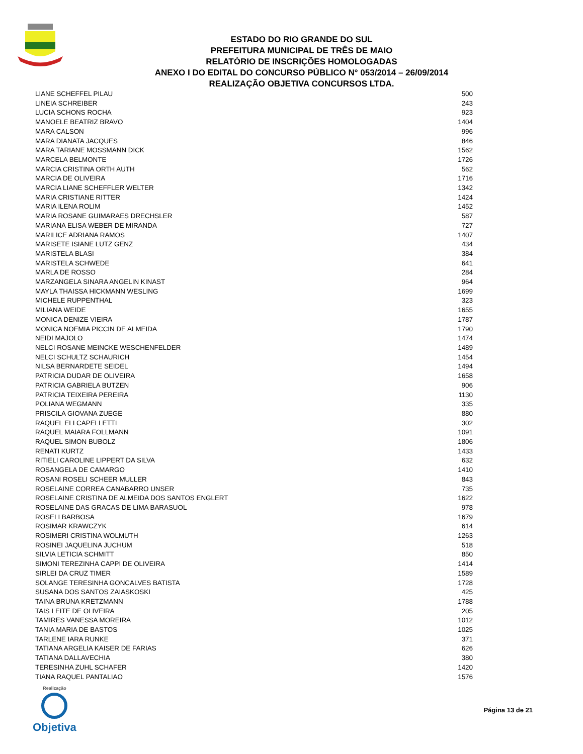ESTADO DO RIO GRANDE DO SUL
PREFEITURA MUNICIPAL DE TRÊS DE MAIO
RELATÓRIO DE INSCRIÇÕES HOMOLOGADAS
ANEXO I DO EDITAL DO CONCURSO PÚBLICO N° 053/2014 – 26/09/2014
REALIZAÇÃO OBJETIVA CONCURSOS LTDA.
| LIANE SCHEFFEL PILAU | 500 |
| LINEIA SCHREIBER | 243 |
| LUCIA SCHONS ROCHA | 923 |
| MANOELE BEATRIZ BRAVO | 1404 |
| MARA CALSON | 996 |
| MARA DIANATA JACQUES | 846 |
| MARA TARIANE MOSSMANN DICK | 1562 |
| MARCELA BELMONTE | 1726 |
| MARCIA CRISTINA ORTH AUTH | 562 |
| MARCIA DE OLIVEIRA | 1716 |
| MARCIA LIANE SCHEFFLER WELTER | 1342 |
| MARIA CRISTIANE RITTER | 1424 |
| MARIA ILENA ROLIM | 1452 |
| MARIA ROSANE GUIMARAES DRECHSLER | 587 |
| MARIANA ELISA WEBER DE MIRANDA | 727 |
| MARILICE ADRIANA RAMOS | 1407 |
| MARISETE ISIANE LUTZ GENZ | 434 |
| MARISTELA BLASI | 384 |
| MARISTELA SCHWEDE | 641 |
| MARLA DE ROSSO | 284 |
| MARZANGELA SINARA ANGELIN KINAST | 964 |
| MAYLA THAISSA HICKMANN WESLING | 1699 |
| MICHELE RUPPENTHAL | 323 |
| MILIANA WEIDE | 1655 |
| MONICA DENIZE VIEIRA | 1787 |
| MONICA NOEMIA PICCIN DE ALMEIDA | 1790 |
| NEIDI MAJOLO | 1474 |
| NELCI ROSANE MEINCKE WESCHENFELDER | 1489 |
| NELCI SCHULTZ SCHAURICH | 1454 |
| NILSA BERNARDETE SEIDEL | 1494 |
| PATRICIA DUDAR DE OLIVEIRA | 1658 |
| PATRICIA GABRIELA BUTZEN | 906 |
| PATRICIA TEIXEIRA PEREIRA | 1130 |
| POLIANA WEGMANN | 335 |
| PRISCILA GIOVANA ZUEGE | 880 |
| RAQUEL ELI CAPELLETTI | 302 |
| RAQUEL MAIARA FOLLMANN | 1091 |
| RAQUEL SIMON BUBOLZ | 1806 |
| RENATI KURTZ | 1433 |
| RITIELI CAROLINE LIPPERT DA SILVA | 632 |
| ROSANGELA DE CAMARGO | 1410 |
| ROSANI ROSELI SCHEER MULLER | 843 |
| ROSELAINE CORREA CANABARRO UNSER | 735 |
| ROSELAINE CRISTINA DE ALMEIDA DOS SANTOS ENGLERT | 1622 |
| ROSELAINE DAS GRACAS DE LIMA BARASUOL | 978 |
| ROSELI BARBOSA | 1679 |
| ROSIMAR KRAWCZYK | 614 |
| ROSIMERI CRISTINA WOLMUTH | 1263 |
| ROSINEI JAQUELINA JUCHUM | 518 |
| SILVIA LETICIA SCHMITT | 850 |
| SIMONI TEREZINHA CAPPI DE OLIVEIRA | 1414 |
| SIRLEI DA CRUZ TIMER | 1589 |
| SOLANGE TERESINHA GONCALVES BATISTA | 1728 |
| SUSANA DOS SANTOS ZAIASKOSKI | 425 |
| TAINA BRUNA KRETZMANN | 1788 |
| TAIS LEITE DE OLIVEIRA | 205 |
| TAMIRES VANESSA MOREIRA | 1012 |
| TANIA MARIA DE BASTOS | 1025 |
| TARLENE IARA RUNKE | 371 |
| TATIANA ARGELIA KAISER DE FARIAS | 626 |
| TATIANA DALLAVECHIA | 380 |
| TERESINHA ZUHL SCHAFER | 1420 |
| TIANA RAQUEL PANTALIAO | 1576 |
Realização
Objetiva
Página 13 de 21